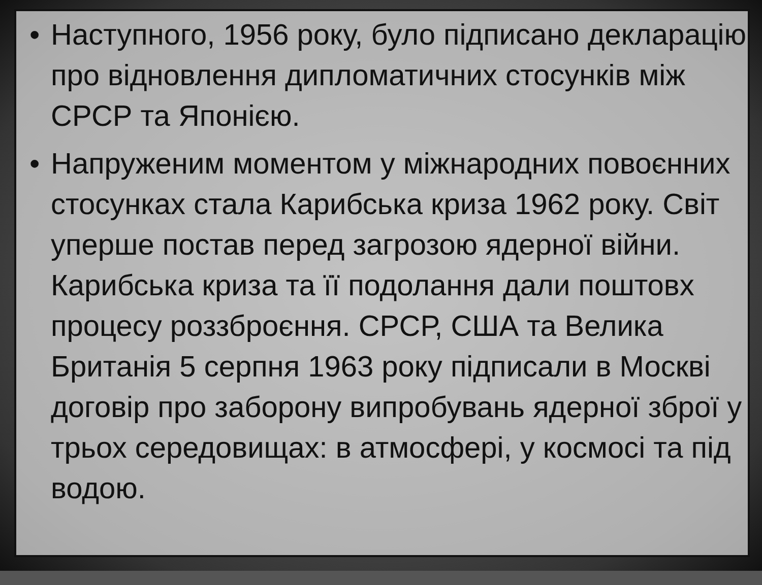• Наступного, 1956 року, було підписано декларацію про відновлення дипломатичних стосунків між СРСР та Японією.
• Напруженим моментом у міжнародних повоєнних стосунках стала Карибська криза 1962 року. Світ уперше постав перед загрозою ядерної війни. Карибська криза та її подолання дали поштовх процесу роззброєння. СРСР, США та Велика Британія 5 серпня 1963 року підписали в Москві договір про заборону випробувань ядерної зброї у трьох середовищах: в атмосфері, у космосі та під водою.